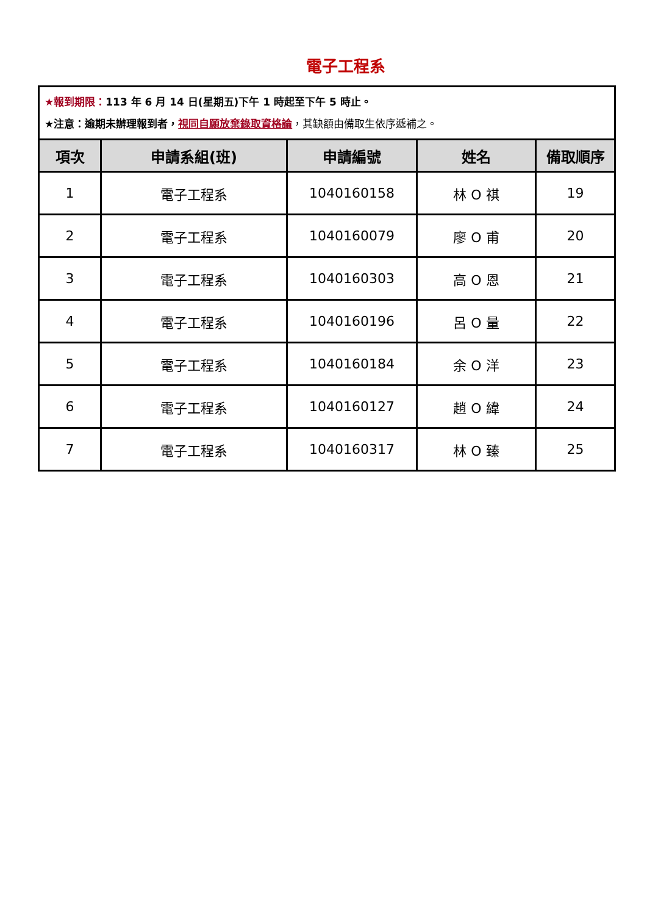電子工程系
| ★報到期限： 113 年 6 月 14 日(星期五)下午 1 時起至下午 5 時止。 ★注意：逾期未辦理報到者， 視同自願放棄錄取資格論 ，其缺額由備取生依序遞補之。 | | | | |
| 項次 | 申請系組(班) | 申請編號 | 姓名 | 備取順序 |
| 1 | 電子工程系 | 1040160158 | 林 O 祺 | 19 |
| 2 | 電子工程系 | 1040160079 | 廖 O 甫 | 20 |
| 3 | 電子工程系 | 1040160303 | 高 O 恩 | 21 |
| 4 | 電子工程系 | 1040160196 | 呂 O 量 | 22 |
| 5 | 電子工程系 | 1040160184 | 余 O 洋 | 23 |
| 6 | 電子工程系 | 1040160127 | 趙 O 緯 | 24 |
| 7 | 電子工程系 | 1040160317 | 林 O 臻 | 25 |